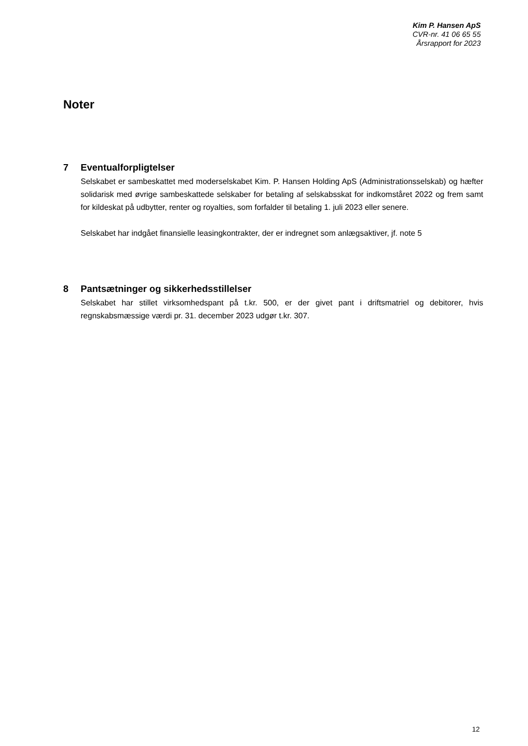Kim P. Hansen ApS
CVR-nr. 41 06 65 55
Årsrapport for 2023
Noter
7 Eventualforpligtelser
Selskabet er sambeskattet med moderselskabet Kim. P. Hansen Holding ApS (Administrationsselskab) og hæfter solidarisk med øvrige sambeskattede selskaber for betaling af selskabsskat for indkomståret 2022 og frem samt for kildeskat på udbytter, renter og royalties, som forfalder til betaling 1. juli 2023 eller senere.
Selskabet har indgået finansielle leasingkontrakter, der er indregnet som anlægsaktiver, jf. note 5
8 Pantsætninger og sikkerhedsstillelser
Selskabet har stillet virksomhedspant på t.kr. 500, er der givet pant i driftsmatriel og debitorer, hvis regnskabsmæssige værdi pr. 31. december 2023 udgør t.kr. 307.
12